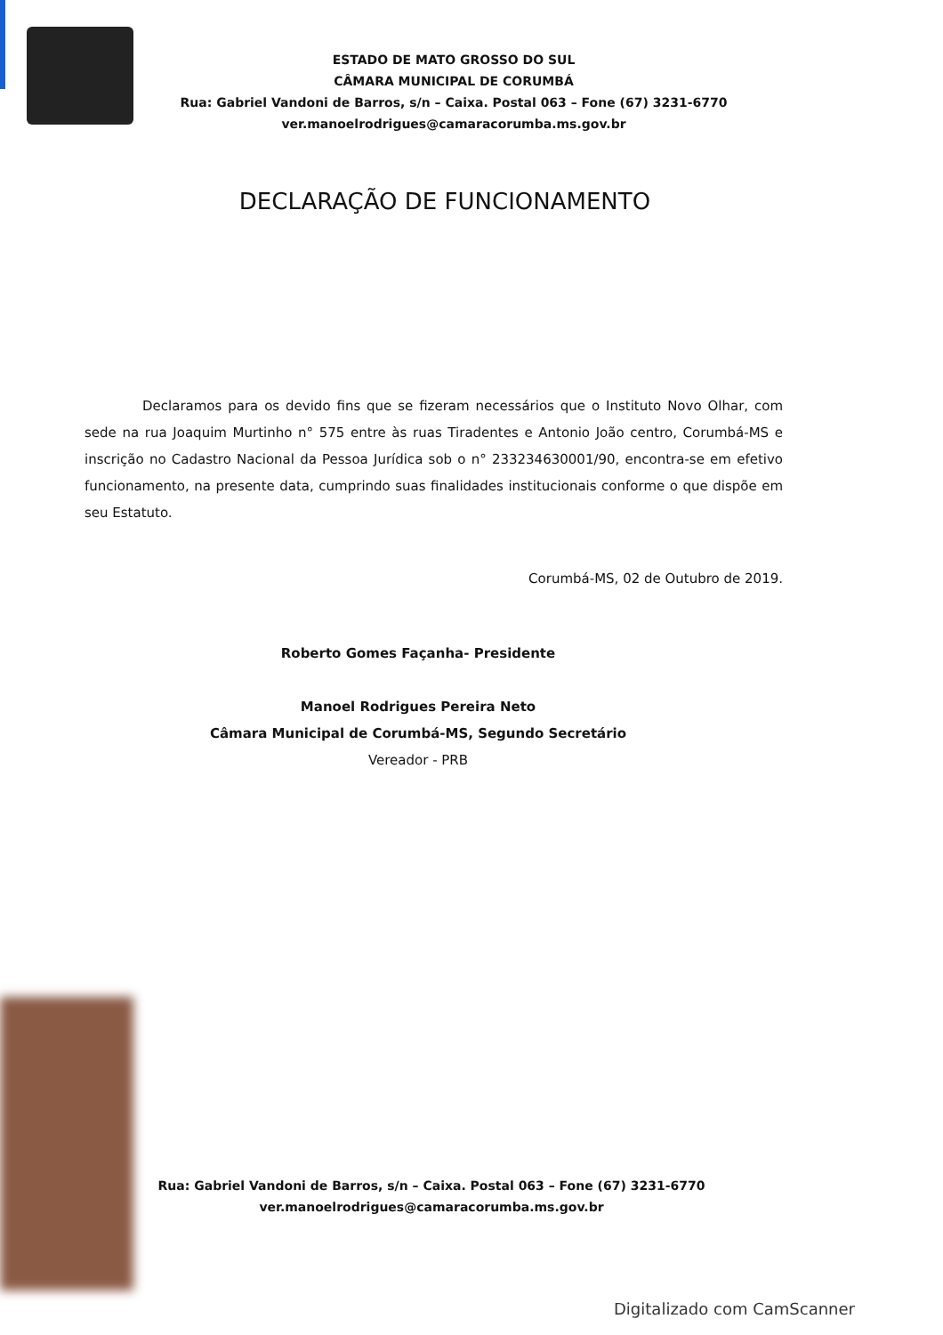ESTADO DE MATO GROSSO DO SUL
CÂMARA MUNICIPAL DE CORUMBÁ
Rua: Gabriel Vandoni de Barros, s/n – Caixa. Postal 063 – Fone (67) 3231-6770
ver.manoelrodrigues@camaracorumba.ms.gov.br
DECLARAÇÃO DE FUNCIONAMENTO
Declaramos para os devido fins que se fizeram necessários que o Instituto Novo Olhar, com sede na rua Joaquim Murtinho n° 575 entre às ruas Tiradentes e Antonio João centro, Corumbá-MS e inscrição no Cadastro Nacional da Pessoa Jurídica sob o n° 233234630001/90, encontra-se em efetivo funcionamento, na presente data, cumprindo suas finalidades institucionais conforme o que dispõe em seu Estatuto.
Corumbá-MS, 02 de Outubro de 2019.
Roberto Gomes Façanha- Presidente
Manoel Rodrigues Pereira Neto
Câmara Municipal de Corumbá-MS, Segundo Secretário
Vereador - PRB
Rua: Gabriel Vandoni de Barros, s/n – Caixa. Postal 063 – Fone (67) 3231-6770
ver.manoelrodrigues@camaracorumba.ms.gov.br
Digitalizado com CamScanner